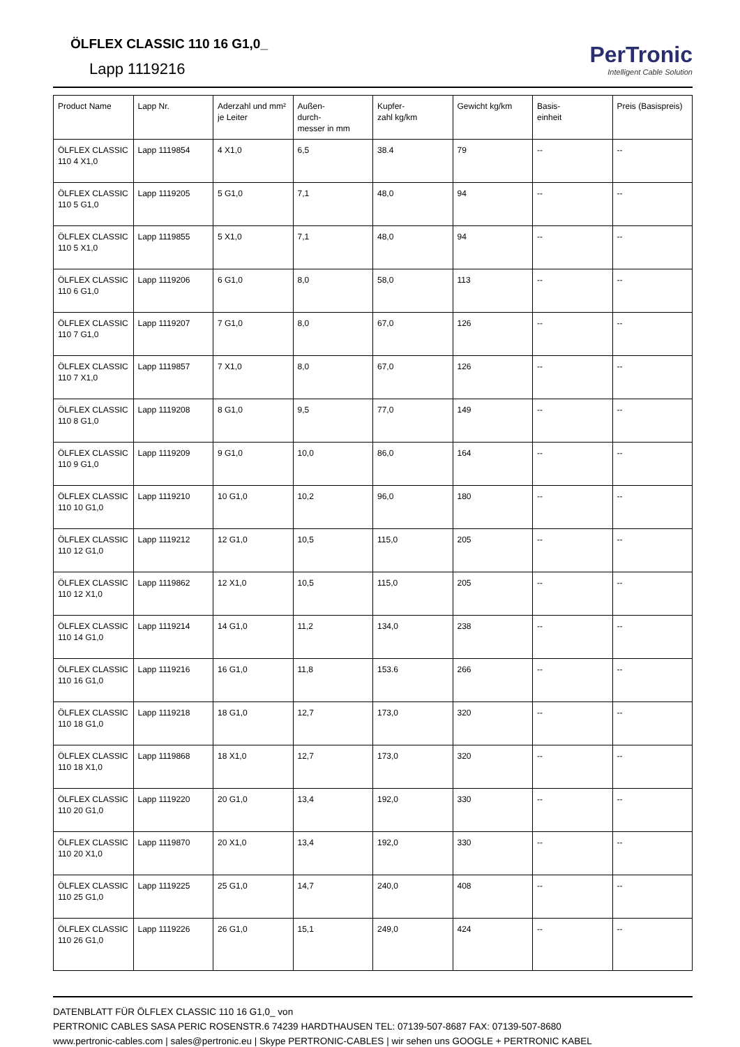ÖLFLEX CLASSIC 110 16 G1,0_
Lapp 1119216
PerTronic
Intelligent Cable Solution
| Product Name | Lapp Nr. | Aderzahl und mm² je Leiter | Außen- durch- messer in mm | Kupfer- zahl kg/km | Gewicht kg/km | Basis- einheit | Preis (Basispreis) |
| --- | --- | --- | --- | --- | --- | --- | --- |
| ÖLFLEX CLASSIC 110 4 X1,0 | Lapp 1119854 | 4 X1,0 | 6,5 | 38.4 | 79 | -- | -- |
| ÖLFLEX CLASSIC 110 5 G1,0 | Lapp 1119205 | 5 G1,0 | 7,1 | 48,0 | 94 | -- | -- |
| ÖLFLEX CLASSIC 110 5 X1,0 | Lapp 1119855 | 5 X1,0 | 7,1 | 48,0 | 94 | -- | -- |
| ÖLFLEX CLASSIC 110 6 G1,0 | Lapp 1119206 | 6 G1,0 | 8,0 | 58,0 | 113 | -- | -- |
| ÖLFLEX CLASSIC 110 7 G1,0 | Lapp 1119207 | 7 G1,0 | 8,0 | 67,0 | 126 | -- | -- |
| ÖLFLEX CLASSIC 110 7 X1,0 | Lapp 1119857 | 7 X1,0 | 8,0 | 67,0 | 126 | -- | -- |
| ÖLFLEX CLASSIC 110 8 G1,0 | Lapp 1119208 | 8 G1,0 | 9,5 | 77,0 | 149 | -- | -- |
| ÖLFLEX CLASSIC 110 9 G1,0 | Lapp 1119209 | 9 G1,0 | 10,0 | 86,0 | 164 | -- | -- |
| ÖLFLEX CLASSIC 110 10 G1,0 | Lapp 1119210 | 10 G1,0 | 10,2 | 96,0 | 180 | -- | -- |
| ÖLFLEX CLASSIC 110 12 G1,0 | Lapp 1119212 | 12 G1,0 | 10,5 | 115,0 | 205 | -- | -- |
| ÖLFLEX CLASSIC 110 12 X1,0 | Lapp 1119862 | 12 X1,0 | 10,5 | 115,0 | 205 | -- | -- |
| ÖLFLEX CLASSIC 110 14 G1,0 | Lapp 1119214 | 14 G1,0 | 11,2 | 134,0 | 238 | -- | -- |
| ÖLFLEX CLASSIC 110 16 G1,0 | Lapp 1119216 | 16 G1,0 | 11,8 | 153.6 | 266 | -- | -- |
| ÖLFLEX CLASSIC 110 18 G1,0 | Lapp 1119218 | 18 G1,0 | 12,7 | 173,0 | 320 | -- | -- |
| ÖLFLEX CLASSIC 110 18 X1,0 | Lapp 1119868 | 18 X1,0 | 12,7 | 173,0 | 320 | -- | -- |
| ÖLFLEX CLASSIC 110 20 G1,0 | Lapp 1119220 | 20 G1,0 | 13,4 | 192,0 | 330 | -- | -- |
| ÖLFLEX CLASSIC 110 20 X1,0 | Lapp 1119870 | 20 X1,0 | 13,4 | 192,0 | 330 | -- | -- |
| ÖLFLEX CLASSIC 110 25 G1,0 | Lapp 1119225 | 25 G1,0 | 14,7 | 240,0 | 408 | -- | -- |
| ÖLFLEX CLASSIC 110 26 G1,0 | Lapp 1119226 | 26 G1,0 | 15,1 | 249,0 | 424 | -- | -- |
DATENBLATT FÜR ÖLFLEX CLASSIC 110 16 G1,0_ von
PERTRONIC CABLES SASA PERIC ROSENSTR.6 74239 HARDTHAUSEN TEL: 07139-507-8687 FAX: 07139-507-8680
www.pertronic-cables.com | sales@pertronic.eu | Skype PERTRONIC-CABLES | wir sehen uns GOOGLE + PERTRONIC KABEL